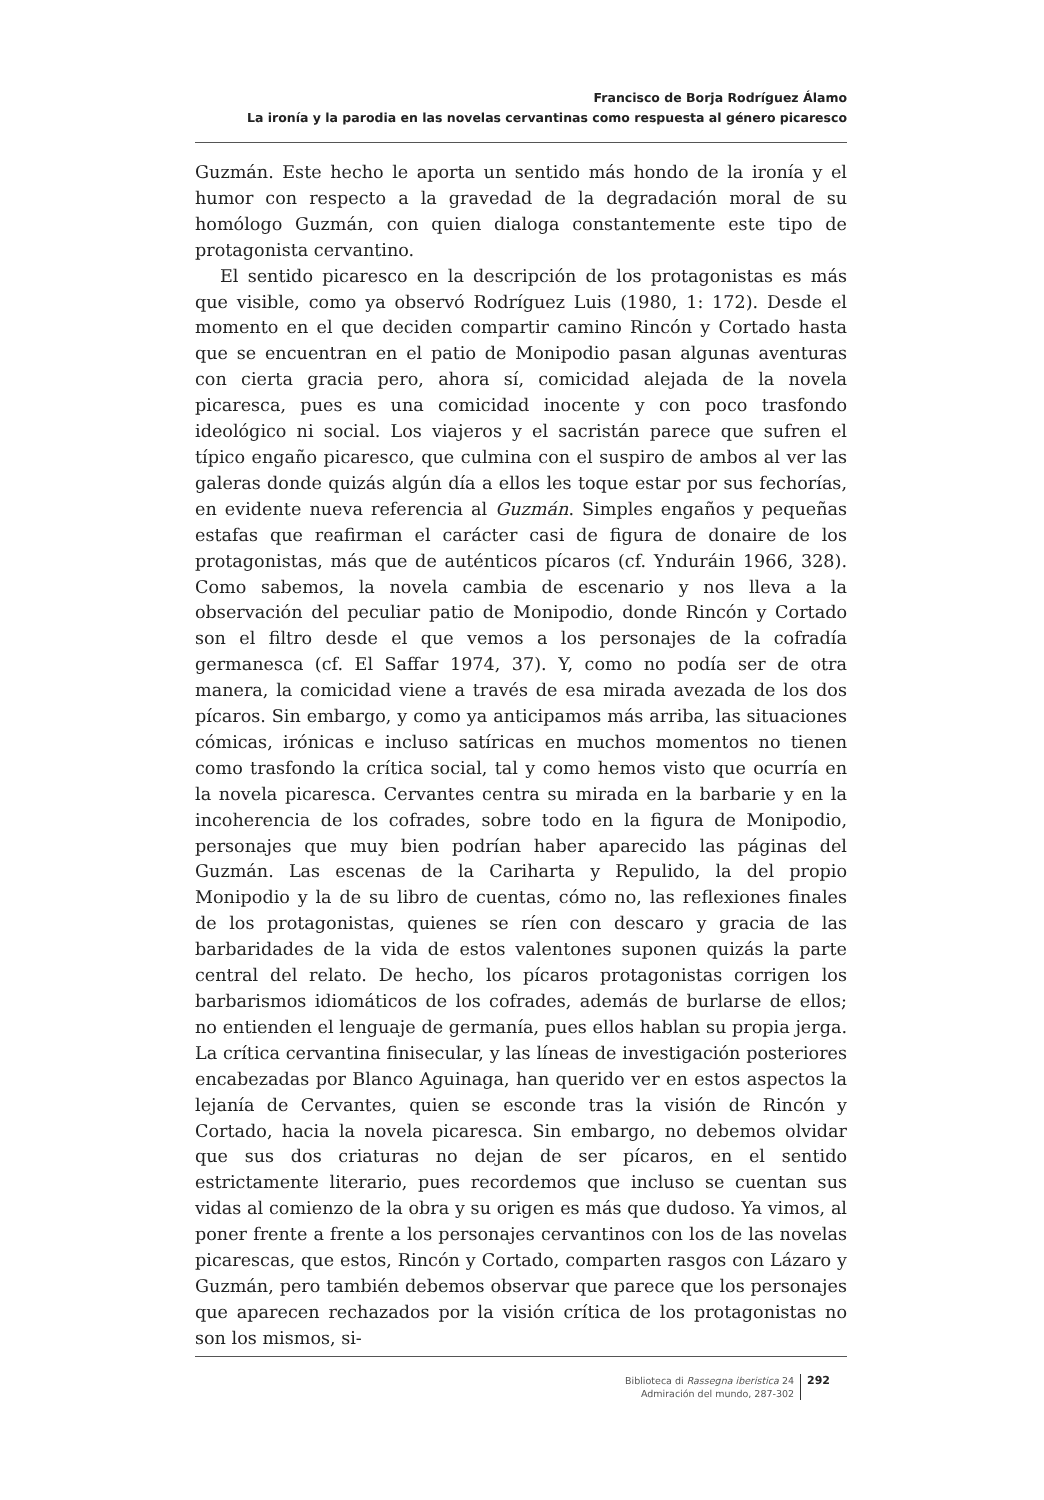Francisco de Borja Rodríguez Álamo
La ironía y la parodia en las novelas cervantinas como respuesta al género picaresco
Guzmán. Este hecho le aporta un sentido más hondo de la ironía y el humor con respecto a la gravedad de la degradación moral de su homólogo Guzmán, con quien dialoga constantemente este tipo de protagonista cervantino.
El sentido picaresco en la descripción de los protagonistas es más que visible, como ya observó Rodríguez Luis (1980, 1: 172). Desde el momento en el que deciden compartir camino Rincón y Cortado hasta que se encuentran en el patio de Monipodio pasan algunas aventuras con cierta gracia pero, ahora sí, comicidad alejada de la novela picaresca, pues es una comicidad inocente y con poco trasfondo ideológico ni social. Los viajeros y el sacristán parece que sufren el típico engaño picaresco, que culmina con el suspiro de ambos al ver las galeras donde quizás algún día a ellos les toque estar por sus fechorías, en evidente nueva referencia al Guzmán. Simples engaños y pequeñas estafas que reafirman el carácter casi de figura de donaire de los protagonistas, más que de auténticos pícaros (cf. Ynduráin 1966, 328). Como sabemos, la novela cambia de escenario y nos lleva a la observación del peculiar patio de Monipodio, donde Rincón y Cortado son el filtro desde el que vemos a los personajes de la cofradía germanesca (cf. El Saffar 1974, 37). Y, como no podía ser de otra manera, la comicidad viene a través de esa mirada avezada de los dos pícaros. Sin embargo, y como ya anticipamos más arriba, las situaciones cómicas, irónicas e incluso satíricas en muchos momentos no tienen como trasfondo la crítica social, tal y como hemos visto que ocurría en la novela picaresca. Cervantes centra su mirada en la barbarie y en la incoherencia de los cofrades, sobre todo en la figura de Monipodio, personajes que muy bien podrían haber aparecido las páginas del Guzmán. Las escenas de la Cariharta y Repulido, la del propio Monipodio y la de su libro de cuentas, cómo no, las reflexiones finales de los protagonistas, quienes se ríen con descaro y gracia de las barbaridades de la vida de estos valentones suponen quizás la parte central del relato. De hecho, los pícaros protagonistas corrigen los barbarismos idiomáticos de los cofrades, además de burlarse de ellos; no entienden el lenguaje de germanía, pues ellos hablan su propia jerga. La crítica cervantina finisecular, y las líneas de investigación posteriores encabezadas por Blanco Aguinaga, han querido ver en estos aspectos la lejanía de Cervantes, quien se esconde tras la visión de Rincón y Cortado, hacia la novela picaresca. Sin embargo, no debemos olvidar que sus dos criaturas no dejan de ser pícaros, en el sentido estrictamente literario, pues recordemos que incluso se cuentan sus vidas al comienzo de la obra y su origen es más que dudoso. Ya vimos, al poner frente a frente a los personajes cervantinos con los de las novelas picarescas, que estos, Rincón y Cortado, comparten rasgos con Lázaro y Guzmán, pero también debemos observar que parece que los personajes que aparecen rechazados por la visión crítica de los protagonistas no son los mismos, si-
Biblioteca di Rassegna iberistica 24
Admiración del mundo, 287-302
292